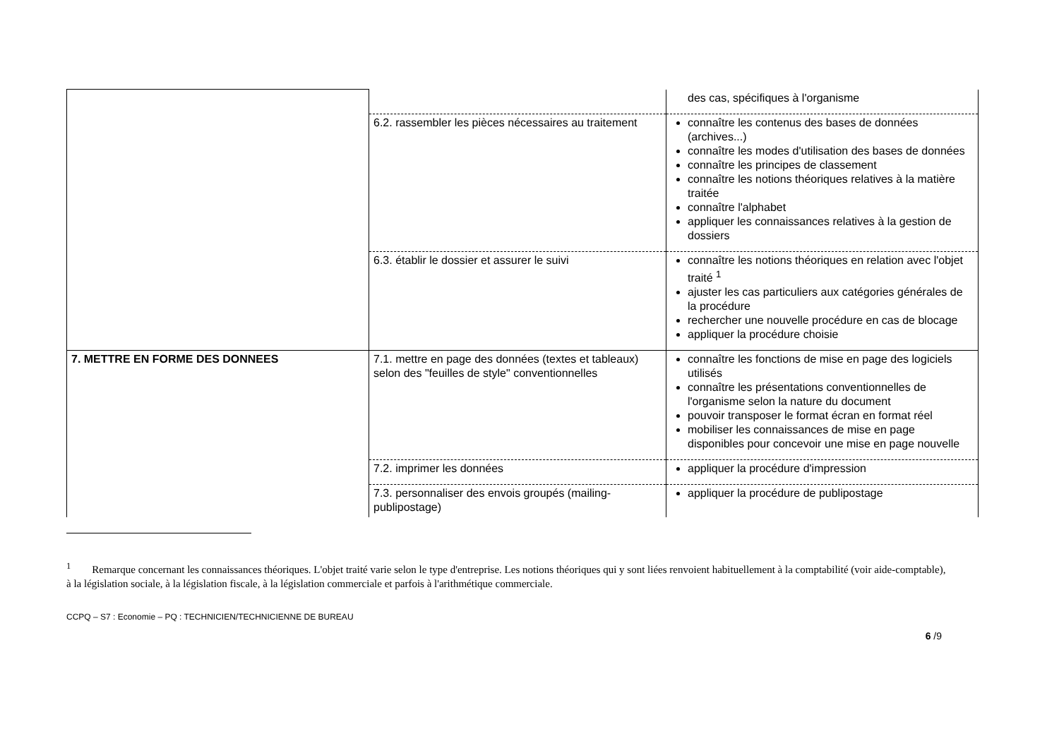| | | des cas, spécifiques à l'organisme |
| | 6.2. rassembler les pièces nécessaires au traitement | connaître les contenus des bases de données (archives...) connaître les modes d'utilisation des bases de données connaître les principes de classement connaître les notions théoriques relatives à la matière traitée connaître l'alphabet appliquer les connaissances relatives à la gestion de dossiers |
| | 6.3. établir le dossier et assurer le suivi | connaître les notions théoriques en relation avec l'objet traité <sup>1</sup> ajuster les cas particuliers aux catégories générales de la procédure rechercher une nouvelle procédure en cas de blocage appliquer la procédure choisie |
| 7. METTRE EN FORME DES DONNEES | 7.1. mettre en page des données (textes et tableaux) selon des "feuilles de style" conventionnelles | connaître les fonctions de mise en page des logiciels utilisés connaître les présentations conventionnelles de l'organisme selon la nature du document pouvoir transposer le format écran en format réel mobiliser les connaissances de mise en page disponibles pour concevoir une mise en page nouvelle |
| | 7.2. imprimer les données | appliquer la procédure d'impression |
| | 7.3. personnaliser des envois groupés (mailing-publipostage) | appliquer la procédure de publipostage |
<sup>1</sup> Remarque concernant les connaissances théoriques. L'objet traité varie selon le type d'entreprise. Les notions théoriques qui y sont liées renvoient habituellement à la comptabilité (voir aide-comptable), à la législation sociale, à la législation fiscale, à la législation commerciale et parfois à l'arithmétique commerciale.
CCPQ – S7 : Economie – PQ : TECHNICIEN/TECHNICIENNE DE BUREAU
6 /9